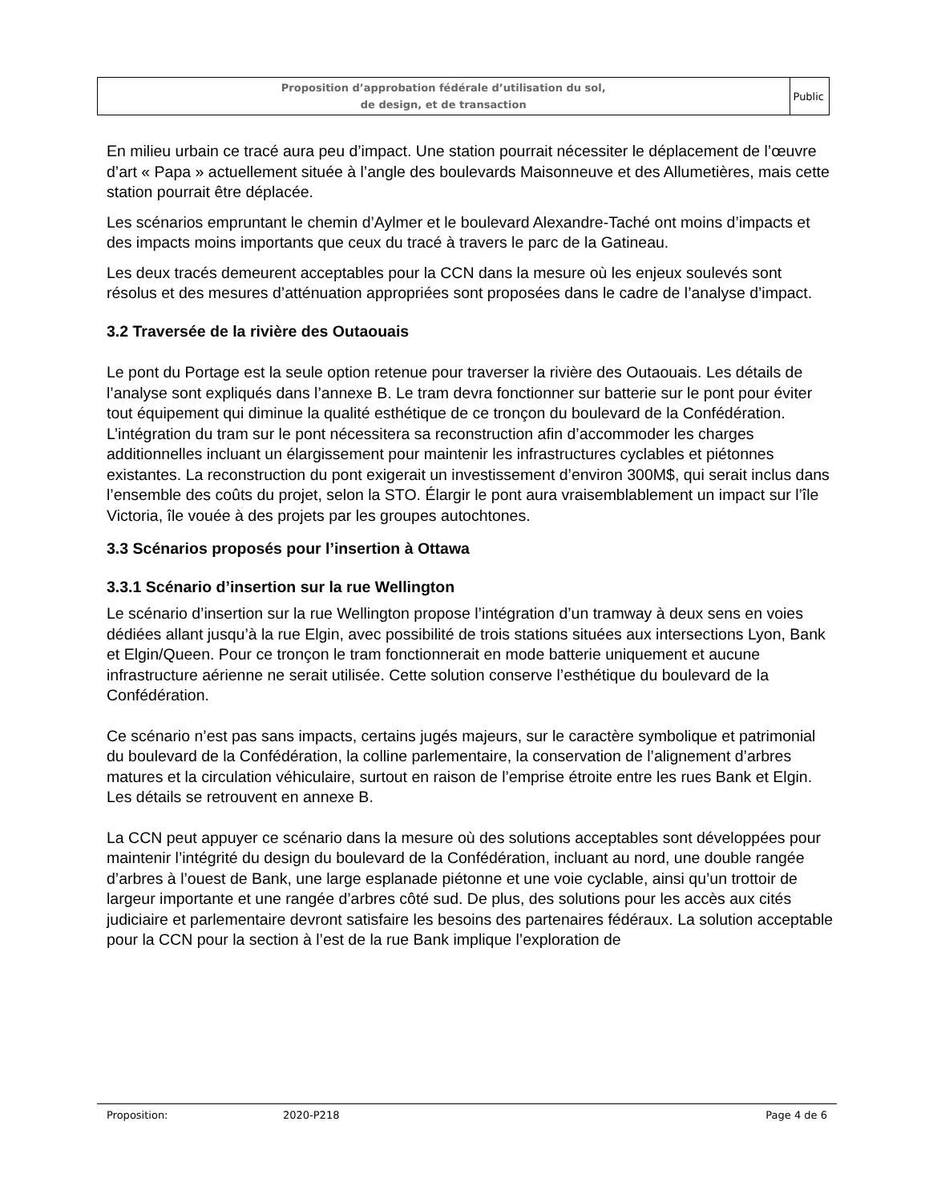Proposition d’approbation fédérale d’utilisation du sol,
de design, et de transaction
Public
En milieu urbain ce tracé aura peu d’impact. Une station pourrait nécessiter le déplacement de l’œuvre d’art « Papa » actuellement située à l’angle des boulevards Maisonneuve et des Allumetières, mais cette station pourrait être déplacée.
Les scénarios empruntant le chemin d’Aylmer et le boulevard Alexandre-Taché ont moins d’impacts et des impacts moins importants que ceux du tracé à travers le parc de la Gatineau.
Les deux tracés demeurent acceptables pour la CCN dans la mesure où les enjeux soulevés sont résolus et des mesures d’atténuation appropriées sont proposées dans le cadre de l’analyse d’impact.
3.2 Traversée de la rivière des Outaouais
Le pont du Portage est la seule option retenue pour traverser la rivière des Outaouais. Les détails de l’analyse sont expliqués dans l’annexe B. Le tram devra fonctionner sur batterie sur le pont pour éviter tout équipement qui diminue la qualité esthétique de ce tronçon du boulevard de la Confédération. L’intégration du tram sur le pont nécessitera sa reconstruction afin d’accommoder les charges additionnelles incluant un élargissement pour maintenir les infrastructures cyclables et piétonnes existantes. La reconstruction du pont exigerait un investissement d’environ 300M$, qui serait inclus dans l’ensemble des coûts du projet, selon la STO. Élargir le pont aura vraisemblablement un impact sur l’île Victoria, île vouée à des projets par les groupes autochtones.
3.3 Scénarios proposés pour l’insertion à Ottawa
3.3.1 Scénario d’insertion sur la rue Wellington
Le scénario d’insertion sur la rue Wellington propose l’intégration d’un tramway à deux sens en voies dédiées allant jusqu’à la rue Elgin, avec possibilité de trois stations situées aux intersections Lyon, Bank et Elgin/Queen. Pour ce tronçon le tram fonctionnerait en mode batterie uniquement et aucune infrastructure aérienne ne serait utilisée. Cette solution conserve l’esthétique du boulevard de la Confédération.
Ce scénario n’est pas sans impacts, certains jugés majeurs, sur le caractère symbolique et patrimonial du boulevard de la Confédération, la colline parlementaire, la conservation de l’alignement d’arbres matures et la circulation véhiculaire, surtout en raison de l’emprise étroite entre les rues Bank et Elgin. Les détails se retrouvent en annexe B.
La CCN peut appuyer ce scénario dans la mesure où des solutions acceptables sont développées pour maintenir l’intégrité du design du boulevard de la Confédération, incluant au nord, une double rangée d’arbres à l’ouest de Bank, une large esplanade piétonne et une voie cyclable, ainsi qu’un trottoir de largeur importante et une rangée d’arbres côté sud. De plus, des solutions pour les accès aux cités judiciaire et parlementaire devront satisfaire les besoins des partenaires fédéraux. La solution acceptable pour la CCN pour la section à l’est de la rue Bank implique l’exploration de
Proposition: 2020-P218 Page 4 de 6